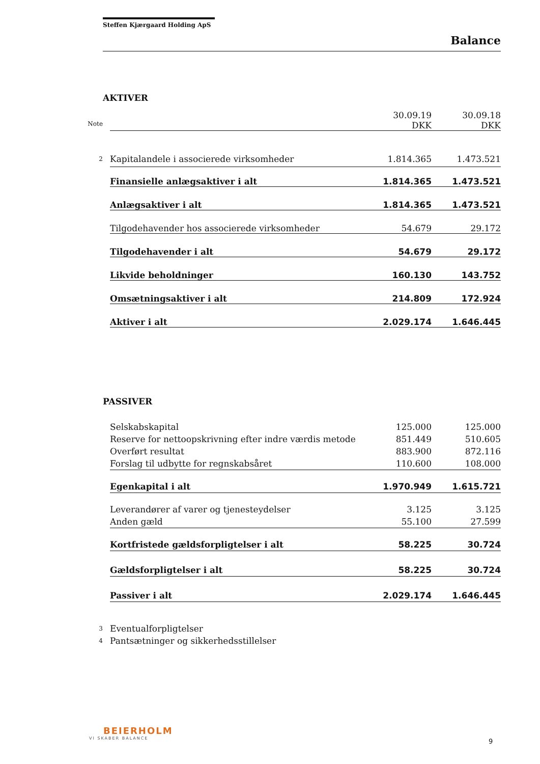Steffen Kjærgaard Holding ApS
Balance
AKTIVER
| | | 30.09.19 | 30.09.18 |
| Note | | DKK | DKK |
| 2 | Kapitalandele i associerede virksomheder | 1.814.365 | 1.473.521 |
| | Finansielle anlægsaktiver i alt | 1.814.365 | 1.473.521 |
| | Anlægsaktiver i alt | 1.814.365 | 1.473.521 |
| | Tilgodehavender hos associerede virksomheder | 54.679 | 29.172 |
| | Tilgodehavender i alt | 54.679 | 29.172 |
| | Likvide beholdninger | 160.130 | 143.752 |
| | Omsætningsaktiver i alt | 214.809 | 172.924 |
| | Aktiver i alt | 2.029.174 | 1.646.445 |
PASSIVER
| | Selskabskapital | 125.000 | 125.000 |
| | Reserve for nettoopskrivning efter indre værdis metode | 851.449 | 510.605 |
| | Overført resultat | 883.900 | 872.116 |
| | Forslag til udbytte for regnskabsåret | 110.600 | 108.000 |
| | Egenkapital i alt | 1.970.949 | 1.615.721 |
| | Leverandører af varer og tjenesteydelser | 3.125 | 3.125 |
| | Anden gæld | 55.100 | 27.599 |
| | Kortfristede gældsforpligtelser i alt | 58.225 | 30.724 |
| | Gældsforpligtelser i alt | 58.225 | 30.724 |
| | Passiver i alt | 2.029.174 | 1.646.445 |
| 3 | Eventualforpligtelser | | |
| 4 | Pantsætninger og sikkerhedsstillelser | | |
BEIERHOLM
VI SKABER BALANCE
9